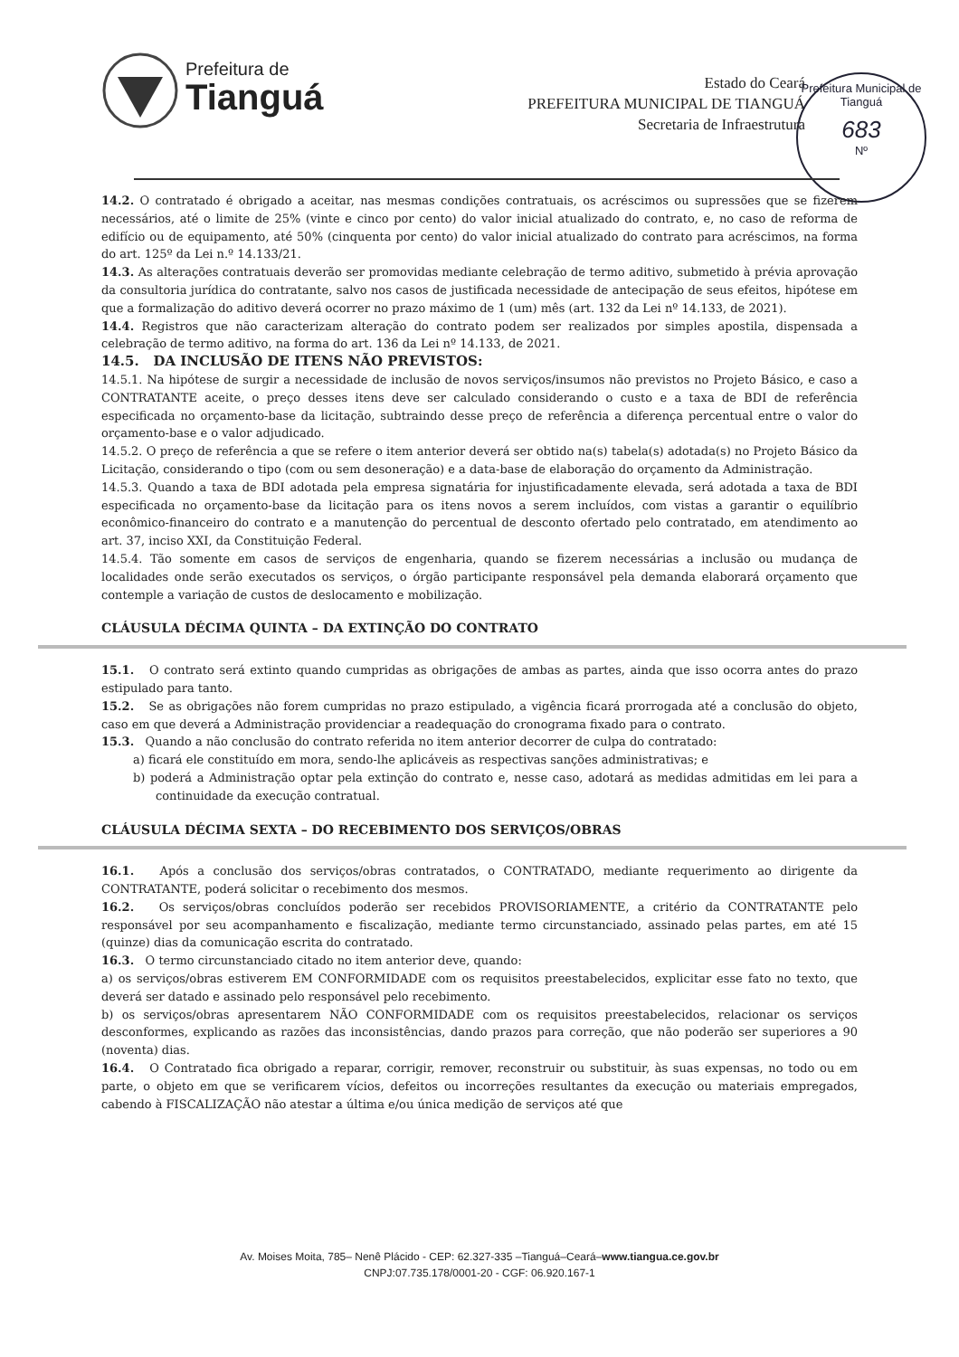Prefeitura de
Tianguá
Estado do Ceará
PREFEITURA MUNICIPAL DE TIANGUÁ
Secretaria de Infraestrutura
Prefeitura Municipal de Tianguá
683
Nº
14.2. O contratado é obrigado a aceitar, nas mesmas condições contratuais, os acréscimos ou supressões que se fizerem necessários, até o limite de 25% (vinte e cinco por cento) do valor inicial atualizado do contrato, e, no caso de reforma de edifício ou de equipamento, até 50% (cinquenta por cento) do valor inicial atualizado do contrato para acréscimos, na forma do art. 125º da Lei n.º 14.133/21.
14.3. As alterações contratuais deverão ser promovidas mediante celebração de termo aditivo, submetido à prévia aprovação da consultoria jurídica do contratante, salvo nos casos de justificada necessidade de antecipação de seus efeitos, hipótese em que a formalização do aditivo deverá ocorrer no prazo máximo de 1 (um) mês (art. 132 da Lei nº 14.133, de 2021).
14.4. Registros que não caracterizam alteração do contrato podem ser realizados por simples apostila, dispensada a celebração de termo aditivo, na forma do art. 136 da Lei nº 14.133, de 2021.
14.5. DA INCLUSÃO DE ITENS NÃO PREVISTOS:
14.5.1. Na hipótese de surgir a necessidade de inclusão de novos serviços/insumos não previstos no Projeto Básico, e caso a CONTRATANTE aceite, o preço desses itens deve ser calculado considerando o custo e a taxa de BDI de referência especificada no orçamento-base da licitação, subtraindo desse preço de referência a diferença percentual entre o valor do orçamento-base e o valor adjudicado.
14.5.2. O preço de referência a que se refere o item anterior deverá ser obtido na(s) tabela(s) adotada(s) no Projeto Básico da Licitação, considerando o tipo (com ou sem desoneração) e a data-base de elaboração do orçamento da Administração.
14.5.3. Quando a taxa de BDI adotada pela empresa signatária for injustificadamente elevada, será adotada a taxa de BDI especificada no orçamento-base da licitação para os itens novos a serem incluídos, com vistas a garantir o equilíbrio econômico-financeiro do contrato e a manutenção do percentual de desconto ofertado pelo contratado, em atendimento ao art. 37, inciso XXI, da Constituição Federal.
14.5.4. Tão somente em casos de serviços de engenharia, quando se fizerem necessárias a inclusão ou mudança de localidades onde serão executados os serviços, o órgão participante responsável pela demanda elaborará orçamento que contemple a variação de custos de deslocamento e mobilização.
CLÁUSULA DÉCIMA QUINTA – DA EXTINÇÃO DO CONTRATO
15.1. O contrato será extinto quando cumpridas as obrigações de ambas as partes, ainda que isso ocorra antes do prazo estipulado para tanto.
15.2. Se as obrigações não forem cumpridas no prazo estipulado, a vigência ficará prorrogada até a conclusão do objeto, caso em que deverá a Administração providenciar a readequação do cronograma fixado para o contrato.
15.3. Quando a não conclusão do contrato referida no item anterior decorrer de culpa do contratado:
a) ficará ele constituído em mora, sendo-lhe aplicáveis as respectivas sanções administrativas; e
b) poderá a Administração optar pela extinção do contrato e, nesse caso, adotará as medidas admitidas em lei para a continuidade da execução contratual.
CLÁUSULA DÉCIMA SEXTA – DO RECEBIMENTO DOS SERVIÇOS/OBRAS
16.1. Após a conclusão dos serviços/obras contratados, o CONTRATADO, mediante requerimento ao dirigente da CONTRATANTE, poderá solicitar o recebimento dos mesmos.
16.2. Os serviços/obras concluídos poderão ser recebidos PROVISORIAMENTE, a critério da CONTRATANTE pelo responsável por seu acompanhamento e fiscalização, mediante termo circunstanciado, assinado pelas partes, em até 15 (quinze) dias da comunicação escrita do contratado.
16.3. O termo circunstanciado citado no item anterior deve, quando:
a) os serviços/obras estiverem EM CONFORMIDADE com os requisitos preestabelecidos, explicitar esse fato no texto, que deverá ser datado e assinado pelo responsável pelo recebimento.
b) os serviços/obras apresentarem NÃO CONFORMIDADE com os requisitos preestabelecidos, relacionar os serviços desconformes, explicando as razões das inconsistências, dando prazos para correção, que não poderão ser superiores a 90 (noventa) dias.
16.4. O Contratado fica obrigado a reparar, corrigir, remover, reconstruir ou substituir, às suas expensas, no todo ou em parte, o objeto em que se verificarem vícios, defeitos ou incorreções resultantes da execução ou materiais empregados, cabendo à FISCALIZAÇÃO não atestar a última e/ou única medição de serviços até que
Av. Moises Moita, 785– Nenê Plácido - CEP: 62.327-335 –Tianguá–Ceará–www.tiangua.ce.gov.br
CNPJ:07.735.178/0001-20 - CGF: 06.920.167-1